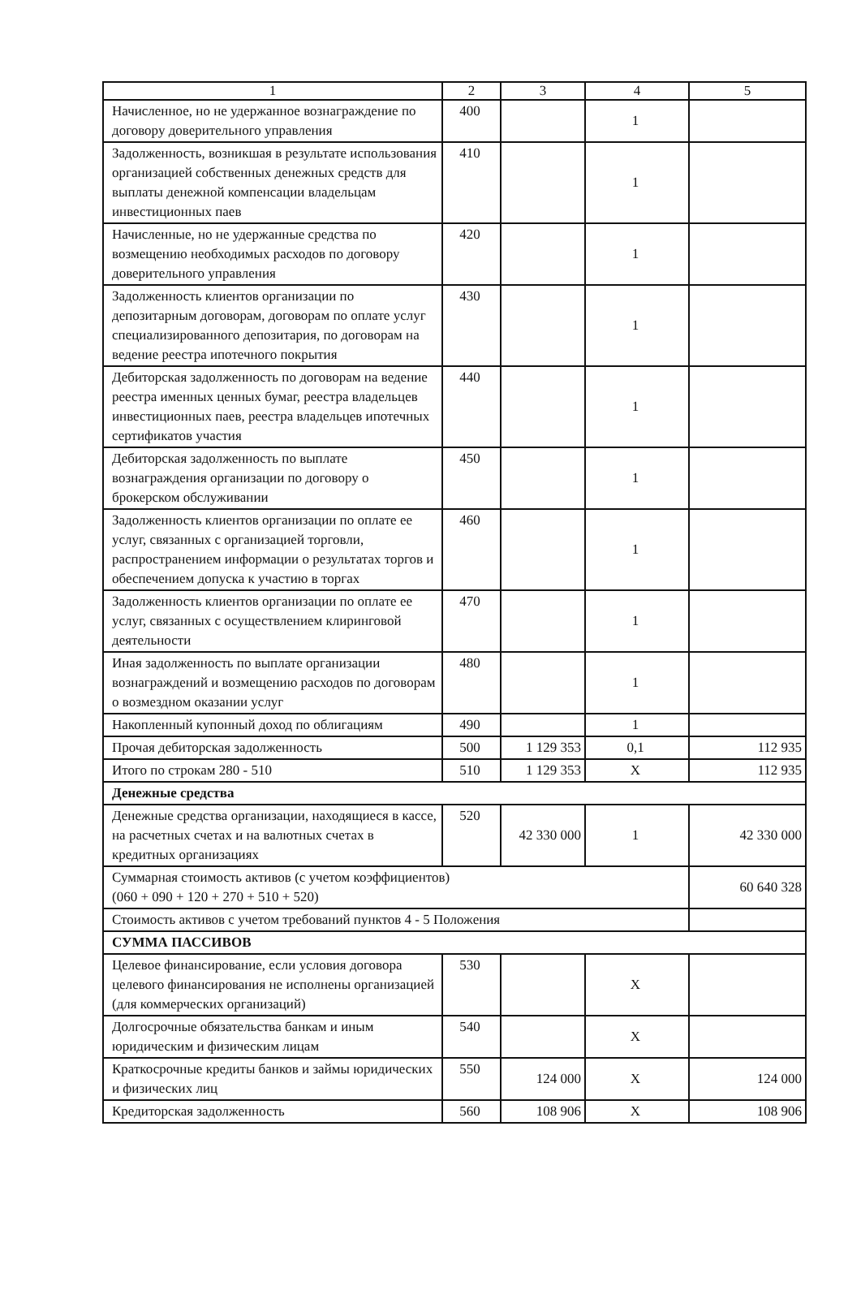| 1 | 2 | 3 | 4 | 5 |
| --- | --- | --- | --- | --- |
| Начисленное, но не удержанное вознаграждение по договору доверительного управления | 400 | | 1 | |
| Задолженность, возникшая в результате использования организацией собственных денежных средств для выплаты денежной компенсации владельцам инвестиционных паев | 410 | | 1 | |
| Начисленные, но не удержанные средства по возмещению необходимых расходов по договору доверительного управления | 420 | | 1 | |
| Задолженность клиентов организации по депозитарным договорам, договорам по оплате услуг специализированного депозитария, по договорам на ведение реестра ипотечного покрытия | 430 | | 1 | |
| Дебиторская задолженность по договорам на ведение реестра именных ценных бумаг, реестра владельцев инвестиционных паев, реестра владельцев ипотечных сертификатов участия | 440 | | 1 | |
| Дебиторская задолженность по выплате вознаграждения организации по договору о брокерском обслуживании | 450 | | 1 | |
| Задолженность клиентов организации по оплате ее услуг, связанных с организацией торговли, распространением информации о результатах торгов и обеспечением допуска к участию в торгах | 460 | | 1 | |
| Задолженность клиентов организации по оплате ее услуг, связанных с осуществлением клиринговой деятельности | 470 | | 1 | |
| Иная задолженность по выплате организации вознаграждений и возмещению расходов по договорам о возмездном оказании услуг | 480 | | 1 | |
| Накопленный купонный доход по облигациям | 490 | | 1 | |
| Прочая дебиторская задолженность | 500 | 1 129 353 | 0,1 | 112 935 |
| Итого по строкам 280 - 510 | 510 | 1 129 353 | X | 112 935 |
| Денежные средства | | | | |
| Денежные средства организации, находящиеся в кассе, на расчетных счетах и на валютных счетах в кредитных организациях | 520 | 42 330 000 | 1 | 42 330 000 |
| Суммарная стоимость активов (с учетом коэффициентов) (060 + 090 + 120 + 270 + 510 + 520) | | | | 60 640 328 |
| Стоимость активов с учетом требований пунктов 4 - 5 Положения | | | | |
| СУММА ПАССИВОВ | | | | |
| Целевое финансирование, если условия договора целевого финансирования не исполнены организацией (для коммерческих организаций) | 530 | | X | |
| Долгосрочные обязательства банкам и иным юридическим и физическим лицам | 540 | | X | |
| Краткосрочные кредиты банков и займы юридических и физических лиц | 550 | 124 000 | X | 124 000 |
| Кредиторская задолженность | 560 | 108 906 | X | 108 906 |